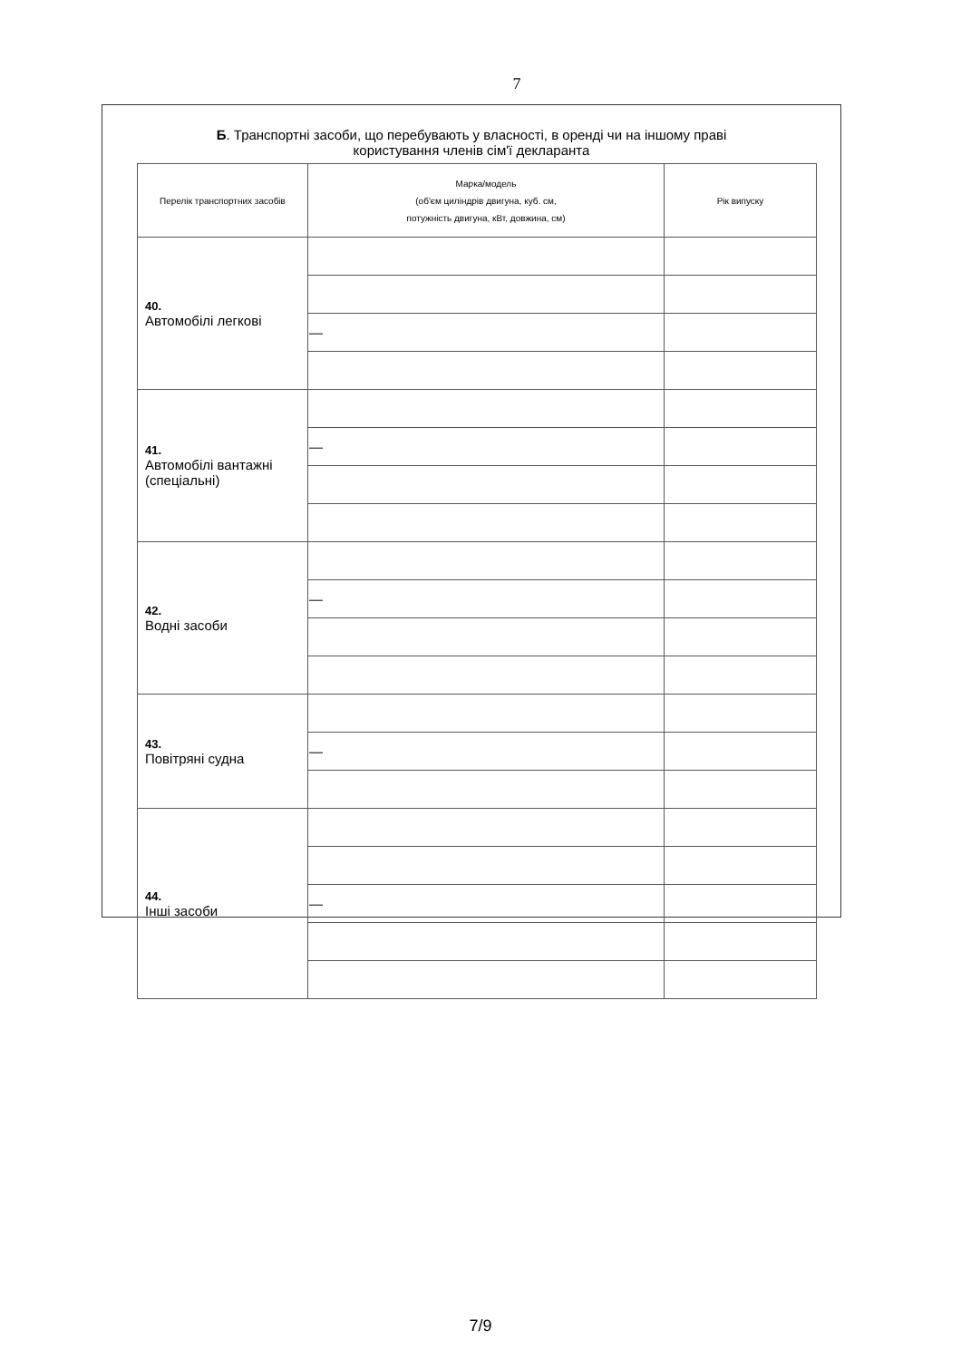7
Б. Транспортні засоби, що перебувають у власності, в оренді чи на іншому праві
користування членів сім'ї декларанта
| Перелік транспортних засобів | Марка/модель (об'єм циліндрів двигуна, куб. см, потужність двигуна, кВт, довжина, см) | Рік випуску |
| --- | --- | --- |
| 40. Автомобілі легкові | | |
| | — | |
| 41. Автомобілі вантажні (спеціальні) | | |
| | — | |
| 42. Водні засоби | | |
| | — | |
| 43. Повітряні судна | | |
| | — | |
| 44. Інші засоби | | |
| | — | |
7/9